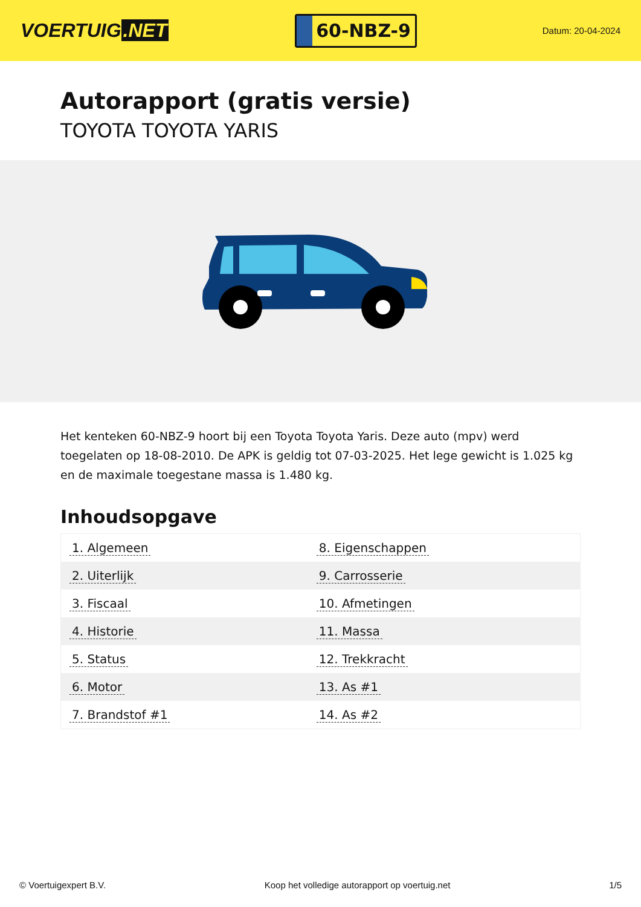VOERTUIG.NET
60-NBZ-9
Datum: 20-04-2024
Autorapport (gratis versie)
TOYOTA TOYOTA YARIS
Het kenteken 60-NBZ-9 hoort bij een Toyota Toyota Yaris. Deze auto (mpv) werd toegelaten op 18-08-2010. De APK is geldig tot 07-03-2025. Het lege gewicht is 1.025 kg en de maximale toegestane massa is 1.480 kg.
Inhoudsopgave
| 1. Algemeen | 8. Eigenschappen |
| 2. Uiterlijk | 9. Carrosserie |
| 3. Fiscaal | 10. Afmetingen |
| 4. Historie | 11. Massa |
| 5. Status | 12. Trekkracht |
| 6. Motor | 13. As #1 |
| 7. Brandstof #1 | 14. As #2 |
© Voertuigexpert B.V. Koop het volledige autorapport op voertuig.net 1/5